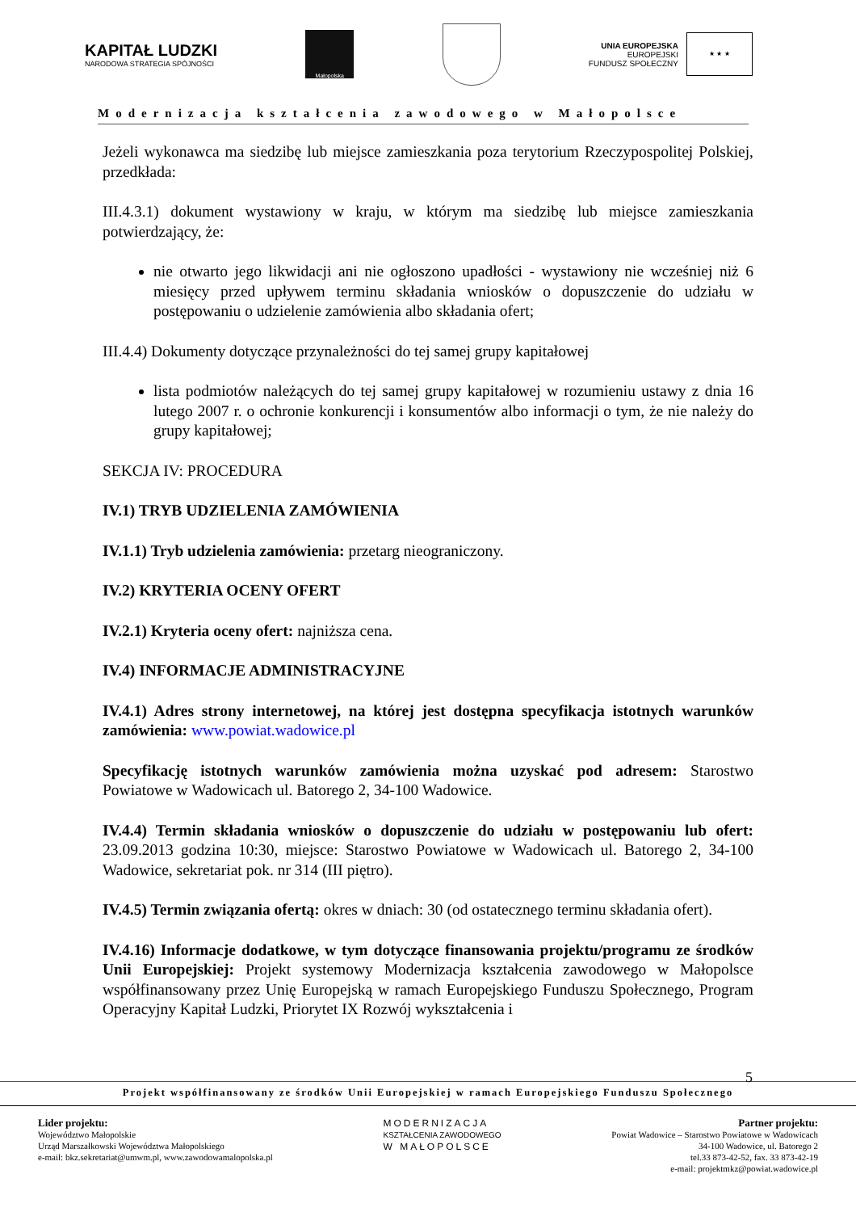KAPITAŁ LUDZKI
NARODOWA STRATEGIA SPÓJNOŚCI
Małopolska
UNIA EUROPEJSKA
EUROPEJSKI
FUNDUSZ SPOŁECZNY
★ ★ ★
Modernizacja kształcenia zawodowego w Małopolsce
Jeżeli wykonawca ma siedzibę lub miejsce zamieszkania poza terytorium Rzeczypospolitej Polskiej, przedkłada:
III.4.3.1) dokument wystawiony w kraju, w którym ma siedzibę lub miejsce zamieszkania potwierdzający, że:
nie otwarto jego likwidacji ani nie ogłoszono upadłości - wystawiony nie wcześniej niż 6 miesięcy przed upływem terminu składania wniosków o dopuszczenie do udziału w postępowaniu o udzielenie zamówienia albo składania ofert;
III.4.4) Dokumenty dotyczące przynależności do tej samej grupy kapitałowej
lista podmiotów należących do tej samej grupy kapitałowej w rozumieniu ustawy z dnia 16 lutego 2007 r. o ochronie konkurencji i konsumentów albo informacji o tym, że nie należy do grupy kapitałowej;
SEKCJA IV: PROCEDURA
IV.1) TRYB UDZIELENIA ZAMÓWIENIA
IV.1.1) Tryb udzielenia zamówienia: przetarg nieograniczony.
IV.2) KRYTERIA OCENY OFERT
IV.2.1) Kryteria oceny ofert: najniższa cena.
IV.4) INFORMACJE ADMINISTRACYJNE
IV.4.1) Adres strony internetowej, na której jest dostępna specyfikacja istotnych warunków zamówienia: www.powiat.wadowice.pl
Specyfikację istotnych warunków zamówienia można uzyskać pod adresem: Starostwo Powiatowe w Wadowicach ul. Batorego 2, 34-100 Wadowice.
IV.4.4) Termin składania wniosków o dopuszczenie do udziału w postępowaniu lub ofert: 23.09.2013 godzina 10:30, miejsce: Starostwo Powiatowe w Wadowicach ul. Batorego 2, 34-100 Wadowice, sekretariat pok. nr 314 (III piętro).
IV.4.5) Termin związania ofertą: okres w dniach: 30 (od ostatecznego terminu składania ofert).
IV.4.16) Informacje dodatkowe, w tym dotyczące finansowania projektu/programu ze środków Unii Europejskiej: Projekt systemowy Modernizacja kształcenia zawodowego w Małopolsce współfinansowany przez Unię Europejską w ramach Europejskiego Funduszu Społecznego, Program Operacyjny Kapitał Ludzki, Priorytet IX Rozwój wykształcenia i
5
Projekt współfinansowany ze środków Unii Europejskiej w ramach Europejskiego Funduszu Społecznego
Lider projektu:
Województwo Małopolskie
Urząd Marszałkowski Województwa Małopolskiego
e-mail: bkz.sekretariat@umwm.pl, www.zawodowamalopolska.pl
MODERNIZACJA
KSZTAŁCENIA ZAWODOWEGO
W MAŁOPOLSCE
Partner projektu:
Powiat Wadowice – Starostwo Powiatowe w Wadowicach
34-100 Wadowice, ul. Batorego 2
tel.33 873-42-52, fax. 33 873-42-19
e-mail: projektmkz@powiat.wadowice.pl